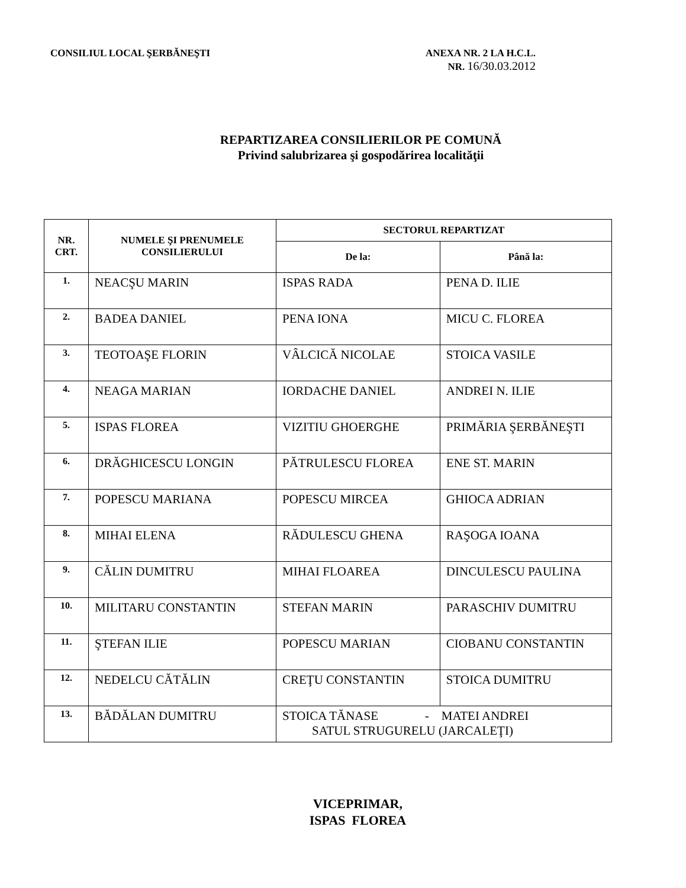CONSILIUL LOCAL ŞERBĂNEŞTI ANEXA NR. 2 LA H.C.L.
NR. 16/30.03.2012
REPARTIZAREA CONSILIERILOR PE COMUNĂ
Privind salubrizarea şi gospodărirea localităţii
| NR. CRT. | NUMELE ŞI PRENUMELE CONSILIERULUI | SECTORUL REPARTIZAT | |
| --- | --- | --- | --- |
| | | De la: | Până la: |
| 1. | NEACŞU MARIN | ISPAS RADA | PENA D. ILIE |
| 2. | BADEA DANIEL | PENA IONA | MICU C. FLOREA |
| 3. | TEOTOAŞE FLORIN | VÂLCICĂ NICOLAE | STOICA VASILE |
| 4. | NEAGA MARIAN | IORDACHE DANIEL | ANDREI N. ILIE |
| 5. | ISPAS FLOREA | VIZITIU GHOERGHE | PRIMĂRIA ŞERBĂNEŞTI |
| 6. | DRĂGHICESCU LONGIN | PĂTRULESCU FLOREA | ENE ST. MARIN |
| 7. | POPESCU MARIANA | POPESCU MIRCEA | GHIOCA ADRIAN |
| 8. | MIHAI ELENA | RĂDULESCU GHENA | RAŞOGA IOANA |
| 9. | CĂLIN DUMITRU | MIHAI FLOAREA | DINCULESCU PAULINA |
| 10. | MILITARU CONSTANTIN | STEFAN MARIN | PARASCHIV DUMITRU |
| 11. | ŞTEFAN ILIE | POPESCU MARIAN | CIOBANU CONSTANTIN |
| 12. | NEDELCU CĂTĂLIN | CREŢU CONSTANTIN | STOICA DUMITRU |
| 13. | BĂDĂLAN DUMITRU | STOICA TĂNASE - MATEI ANDREI SATUL STRUGURELU (JARCALEŢI) | |
VICEPRIMAR,
ISPAS FLOREA